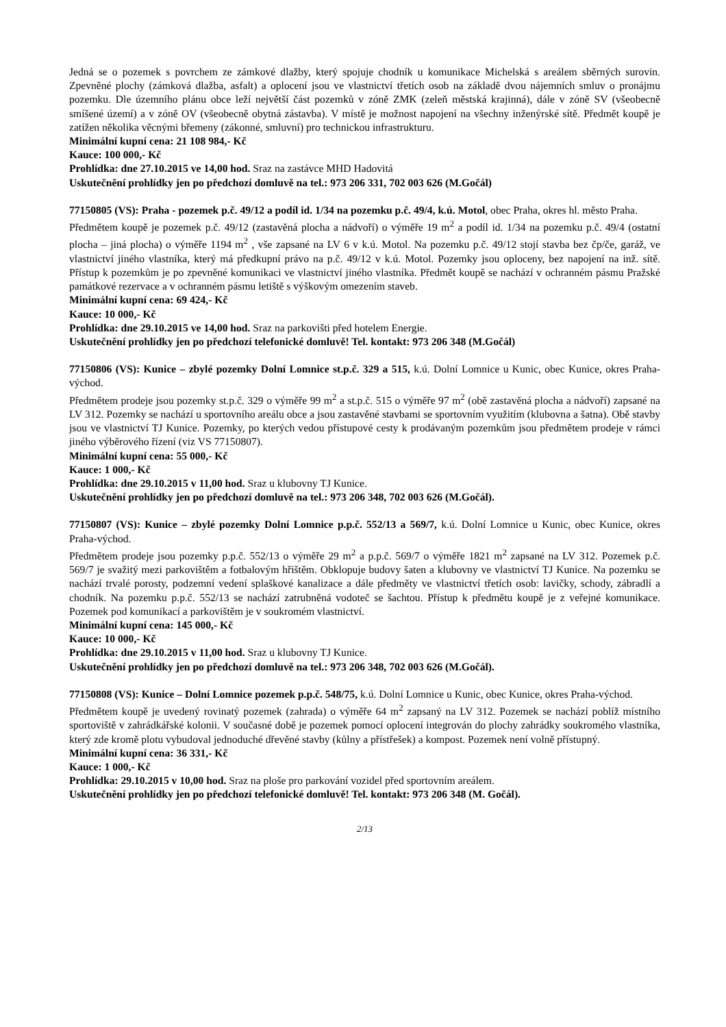Jedná se o pozemek s povrchem ze zámkové dlažby, který spojuje chodník u komunikace Michelská s areálem sběrných surovin. Zpevněné plochy (zámková dlažba, asfalt) a oplocení jsou ve vlastnictví třetích osob na základě dvou nájemních smluv o pronájmu pozemku. Dle územního plánu obce leží největší část pozemků v zóně ZMK (zeleň městská krajinná), dále v zóně SV (všeobecně smíšené území) a v zóně OV (všeobecně obytná zástavba). V místě je možnost napojení na všechny inženýrské sítě. Předmět koupě je zatížen několika věcnými břemeny (zákonné, smluvní) pro technickou infrastrukturu.
Minimální kupní cena: 21 108 984,- Kč
Kauce: 100 000,- Kč
Prohlídka: dne 27.10.2015 ve 14,00 hod. Sraz na zastávce MHD Hadovitá
Uskutečnění prohlídky jen po předchozí domluvě na tel.: 973 206 331, 702 003 626 (M.Gočál)
77150805 (VS): Praha - pozemek p.č. 49/12 a podíl id. 1/34 na pozemku p.č. 49/4, k.ú. Motol, obec Praha, okres hl. město Praha.
Předmětem koupě je pozemek p.č. 49/12 (zastavěná plocha a nádvoří) o výměře 19 m<sup>2</sup> a podíl id. 1/34 na pozemku p.č. 49/4 (ostatní plocha – jiná plocha) o výměře 1194 m<sup>2</sup> , vše zapsané na LV 6 v k.ú. Motol. Na pozemku p.č. 49/12 stojí stavba bez čp/če, garáž, ve vlastnictví jiného vlastníka, který má předkupní právo na p.č. 49/12 v k.ú. Motol. Pozemky jsou oploceny, bez napojení na inž. sítě. Přístup k pozemkům je po zpevněné komunikaci ve vlastnictví jiného vlastníka. Předmět koupě se nachází v ochranném pásmu Pražské památkové rezervace a v ochranném pásmu letiště s výškovým omezením staveb.
Minimální kupní cena: 69 424,- Kč
Kauce: 10 000,- Kč
Prohlídka: dne 29.10.2015 ve 14,00 hod. Sraz na parkovišti před hotelem Energie.
Uskutečnění prohlídky jen po předchozí telefonické domluvě! Tel. kontakt: 973 206 348 (M.Gočál)
77150806 (VS): Kunice – zbylé pozemky Dolní Lomnice st.p.č. 329 a 515, k.ú. Dolní Lomnice u Kunic, obec Kunice, okres Praha-východ.
Předmětem prodeje jsou pozemky st.p.č. 329 o výměře 99 m<sup>2</sup> a st.p.č. 515 o výměře 97 m<sup>2</sup> (obě zastavěná plocha a nádvoří) zapsané na LV 312. Pozemky se nachází u sportovního areálu obce a jsou zastavěné stavbami se sportovním využitím (klubovna a šatna). Obě stavby jsou ve vlastnictví TJ Kunice. Pozemky, po kterých vedou přístupové cesty k prodávaným pozemkům jsou předmětem prodeje v rámci jiného výběrového řízení (viz VS 77150807).
Minimální kupní cena: 55 000,- Kč
Kauce: 1 000,- Kč
Prohlídka: dne 29.10.2015 v 11,00 hod. Sraz u klubovny TJ Kunice.
Uskutečnění prohlídky jen po předchozí domluvě na tel.: 973 206 348, 702 003 626 (M.Gočál).
77150807 (VS): Kunice – zbylé pozemky Dolní Lomnice p.p.č. 552/13 a 569/7, k.ú. Dolní Lomnice u Kunic, obec Kunice, okres Praha-východ.
Předmětem prodeje jsou pozemky p.p.č. 552/13 o výměře 29 m<sup>2</sup> a p.p.č. 569/7 o výměře 1821 m<sup>2</sup> zapsané na LV 312. Pozemek p.č. 569/7 je svažitý mezi parkovištěm a fotbalovým hřištěm. Obklopuje budovy šaten a klubovny ve vlastnictví TJ Kunice. Na pozemku se nachází trvalé porosty, podzemní vedení splaškové kanalizace a dále předměty ve vlastnictví třetích osob: lavičky, schody, zábradlí a chodník. Na pozemku p.p.č. 552/13 se nachází zatrubněná vodoteč se šachtou. Přístup k předmětu koupě je z veřejné komunikace. Pozemek pod komunikací a parkovištěm je v soukromém vlastnictví.
Minimální kupní cena: 145 000,- Kč
Kauce: 10 000,- Kč
Prohlídka: dne 29.10.2015 v 11,00 hod. Sraz u klubovny TJ Kunice.
Uskutečnění prohlídky jen po předchozí domluvě na tel.: 973 206 348, 702 003 626 (M.Gočál).
77150808 (VS): Kunice – Dolní Lomnice pozemek p.p.č. 548/75, k.ú. Dolní Lomnice u Kunic, obec Kunice, okres Praha-východ.
Předmětem koupě je uvedený rovinatý pozemek (zahrada) o výměře 64 m<sup>2</sup> zapsaný na LV 312. Pozemek se nachází poblíž místního sportoviště v zahrádkářské kolonii. V současné době je pozemek pomocí oplocení integrován do plochy zahrádky soukromého vlastníka, který zde kromě plotu vybudoval jednoduché dřevěné stavby (kůlny a přístřešek) a kompost. Pozemek není volně přístupný.
Minimální kupní cena: 36 331,- Kč
Kauce: 1 000,- Kč
Prohlídka: 29.10.2015 v 10,00 hod. Sraz na ploše pro parkování vozidel před sportovním areálem.
Uskutečnění prohlídky jen po předchozí telefonické domluvě! Tel. kontakt: 973 206 348 (M. Gočál).
2/13